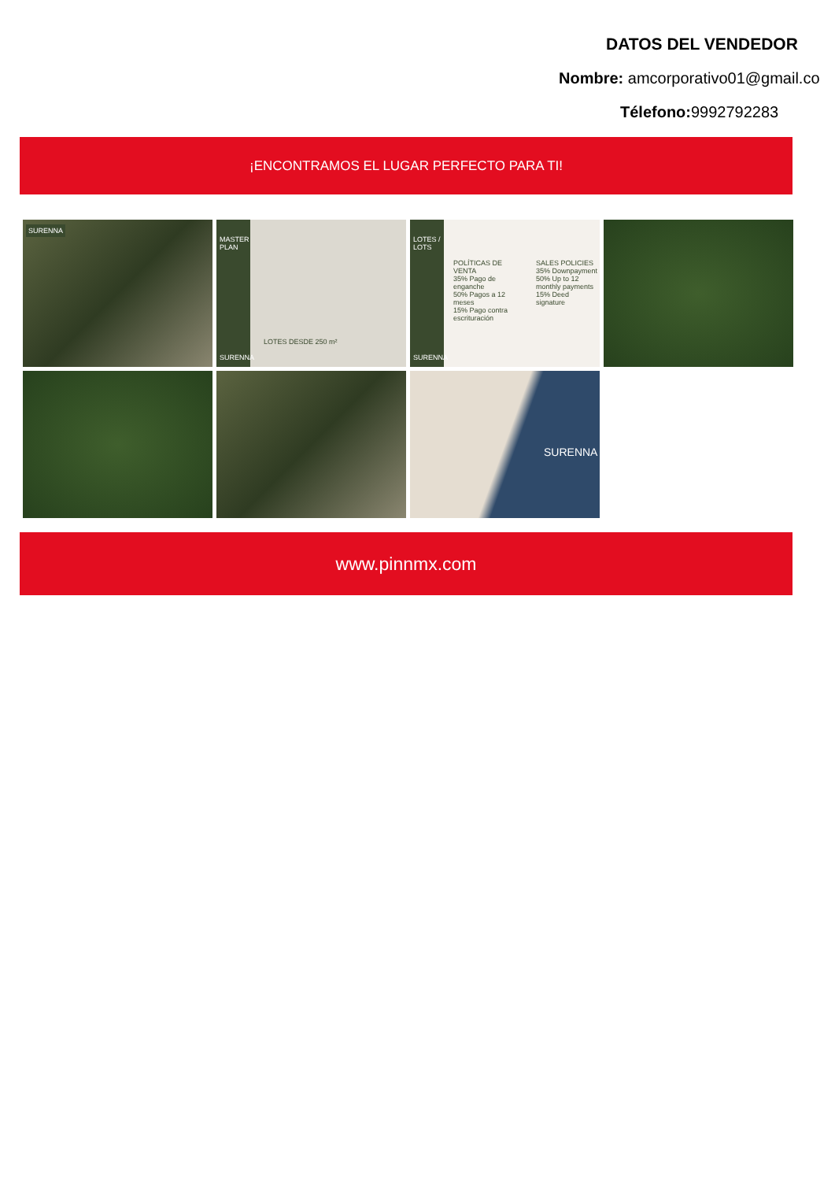DATOS DEL VENDEDOR
Nombre: amcorporativo01@gmail.co
Télefono: 9992792283
¡ENCONTRAMOS EL LUGAR PERFECTO PARA TI!
SURENNA
SURENNA
MASTER PLAN
LOTES DESDE 250 m²
LOTES / LOTS
SURENNA
POLÍTICAS DE VENTA
35% Pago de enganche
50% Pagos a 12 meses
15% Pago contra escrituración
SALES POLICIES
35% Downpayment
50% Up to 12 monthly payments
15% Deed signature
SURENNA
www.pinnmx.com